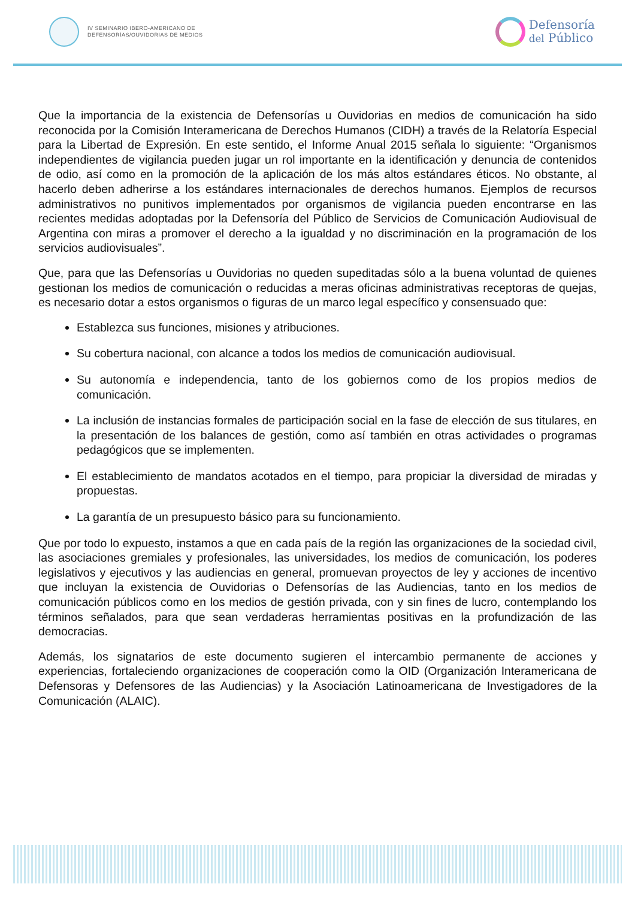IV SEMINARIO IBERO-AMERICANO DE
DEFENSORÍAS/OUVIDORIAS DE MEDIOS
Defensoría
del Público
Que la importancia de la existencia de Defensorías u Ouvidorias en medios de comunicación ha sido reconocida por la Comisión Interamericana de Derechos Humanos (CIDH) a través de la Relatoría Especial para la Libertad de Expresión. En este sentido, el Informe Anual 2015 señala lo siguiente: “Organismos independientes de vigilancia pueden jugar un rol importante en la identificación y denuncia de contenidos de odio, así como en la promoción de la aplicación de los más altos estándares éticos. No obstante, al hacerlo deben adherirse a los estándares internacionales de derechos humanos. Ejemplos de recursos administrativos no punitivos implementados por organismos de vigilancia pueden encontrarse en las recientes medidas adoptadas por la Defensoría del Público de Servicios de Comunicación Audiovisual de Argentina con miras a promover el derecho a la igualdad y no discriminación en la programación de los servicios audiovisuales”.
Que, para que las Defensorías u Ouvidorias no queden supeditadas sólo a la buena voluntad de quienes gestionan los medios de comunicación o reducidas a meras oficinas administrativas receptoras de quejas, es necesario dotar a estos organismos o figuras de un marco legal específico y consensuado que:
Establezca sus funciones, misiones y atribuciones.
Su cobertura nacional, con alcance a todos los medios de comunicación audiovisual.
Su autonomía e independencia, tanto de los gobiernos como de los propios medios de comunicación.
La inclusión de instancias formales de participación social en la fase de elección de sus titulares, en la presentación de los balances de gestión, como así también en otras actividades o programas pedagógicos que se implementen.
El establecimiento de mandatos acotados en el tiempo, para propiciar la diversidad de miradas y propuestas.
La garantía de un presupuesto básico para su funcionamiento.
Que por todo lo expuesto, instamos a que en cada país de la región las organizaciones de la sociedad civil, las asociaciones gremiales y profesionales, las universidades, los medios de comunicación, los poderes legislativos y ejecutivos y las audiencias en general, promuevan proyectos de ley y acciones de incentivo que incluyan la existencia de Ouvidorias o Defensorías de las Audiencias, tanto en los medios de comunicación públicos como en los medios de gestión privada, con y sin fines de lucro, contemplando los términos señalados, para que sean verdaderas herramientas positivas en la profundización de las democracias.
Además, los signatarios de este documento sugieren el intercambio permanente de acciones y experiencias, fortaleciendo organizaciones de cooperación como la OID (Organización Interamericana de Defensoras y Defensores de las Audiencias) y la Asociación Latinoamericana de Investigadores de la Comunicación (ALAIC).